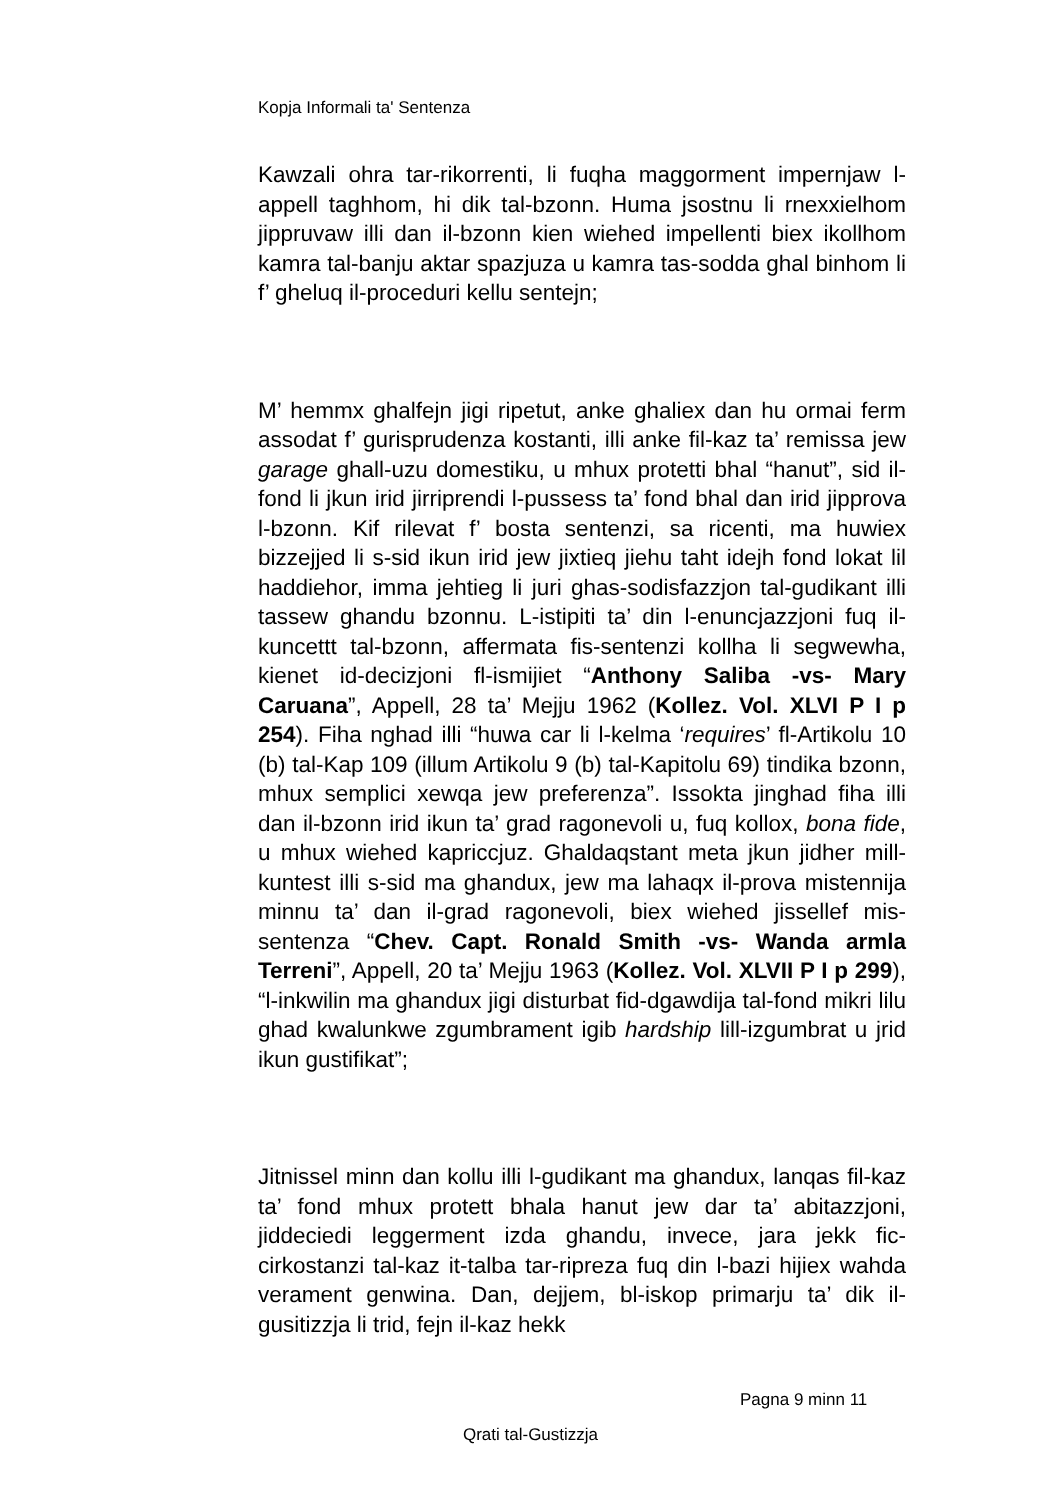Kopja Informali ta' Sentenza
Kawzali ohra tar-rikorrenti, li fuqha maggorment impernjaw l-appell taghhom, hi dik tal-bzonn. Huma jsostnu li rnexxielhom jippruvaw illi dan il-bzonn kien wiehed impellenti biex ikollhom kamra tal-banju aktar spazjuza u kamra tas-sodda ghal binhom li f’ gheluq il-proceduri kellu sentejn;
M’ hemmx ghalfejn jigi ripetut, anke ghaliex dan hu ormai ferm assodat f’ gurisprudenza kostanti, illi anke fil-kaz ta’ remissa jew garage ghall-uzu domestiku, u mhux protetti bhal “hanut”, sid il-fond li jkun irid jirriprendi l-pussess ta’ fond bhal dan irid jipprova l-bzonn. Kif rilevat f’ bosta sentenzi, sa ricenti, ma huwiex bizzejjed li s-sid ikun irid jew jixtieq jiehu taht idejh fond lokat lil haddiehor, imma jehtieg li juri ghas-sodisfazzjon tal-gudikant illi tassew ghandu bzonnu. L-istipiti ta’ din l-enuncjazzjoni fuq il-kuncettt tal-bzonn, affermata fis-sentenzi kollha li segwewha, kienet id-decizjoni fl-ismijiet “Anthony Saliba -vs- Mary Caruana”, Appell, 28 ta’ Mejju 1962 (Kollez. Vol. XLVI P I p 254). Fiha nghad illi “huwa car li l-kelma ‘requires’ fl-Artikolu 10 (b) tal-Kap 109 (illum Artikolu 9 (b) tal-Kapitolu 69) tindika bzonn, mhux semplici xewqa jew preferenza”. Issokta jinghad fiha illi dan il-bzonn irid ikun ta’ grad ragonevoli u, fuq kollox, bona fide, u mhux wiehed kapriccjuz. Ghaldaqstant meta jkun jidher mill-kuntest illi s-sid ma ghandux, jew ma lahaqx il-prova mistennija minnu ta’ dan il-grad ragonevoli, biex wiehed jissellef mis-sentenza “Chev. Capt. Ronald Smith -vs- Wanda armla Terreni”, Appell, 20 ta’ Mejju 1963 (Kollez. Vol. XLVII P I p 299), “l-inkwilin ma ghandux jigi disturbat fid-dgawdija tal-fond mikri lilu ghad kwalunkwe zgumbrament igib hardship lill-izgumbrat u jrid ikun gustifikat”;
Jitnissel minn dan kollu illi l-gudikant ma ghandux, lanqas fil-kaz ta’ fond mhux protett bhala hanut jew dar ta’ abitazzjoni, jiddeciedi leggerment izda ghandu, invece, jara jekk fic-cirkostanzi tal-kaz it-talba tar-ripreza fuq din l-bazi hijiex wahda verament genwina. Dan, dejjem, bl-iskop primarju ta’ dik il-gusitizzja li trid, fejn il-kaz hekk
Pagna 9 minn 11
Qrati tal-Gustizzja